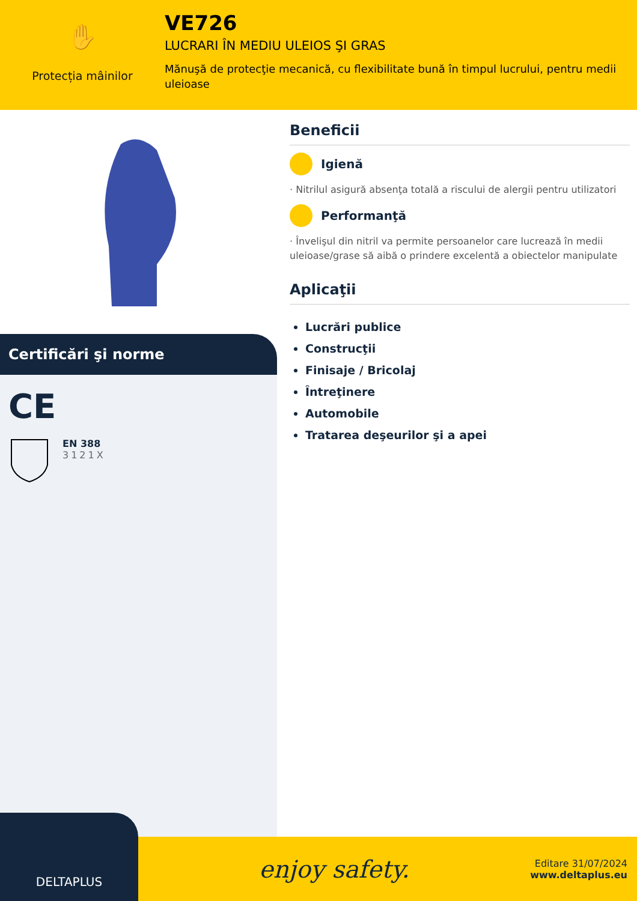✋
Protecția mâinilor
VE726
LUCRARI ÎN MEDIU ULEIOS ŞI GRAS
Mănuşă de protecţie mecanică, cu flexibilitate bună în timpul lucrului, pentru medii uleioase
Certificări şi norme
CE
EN 388
3121X
Beneficii
Igienă
· Nitrilul asigură absenţa totală a riscului de alergii pentru utilizatori
Performanţă
· Învelişul din nitril va permite persoanelor care lucrează în medii uleioase/grase să aibă o prindere excelentă a obiectelor manipulate
Aplicaţii
Lucrări publice
Construcţii
Finisaje / Bricolaj
Întreţinere
Automobile
Tratarea deşeurilor şi a apei
DELTAPLUS
enjoy safety.
Editare 31/07/2024
www.deltaplus.eu